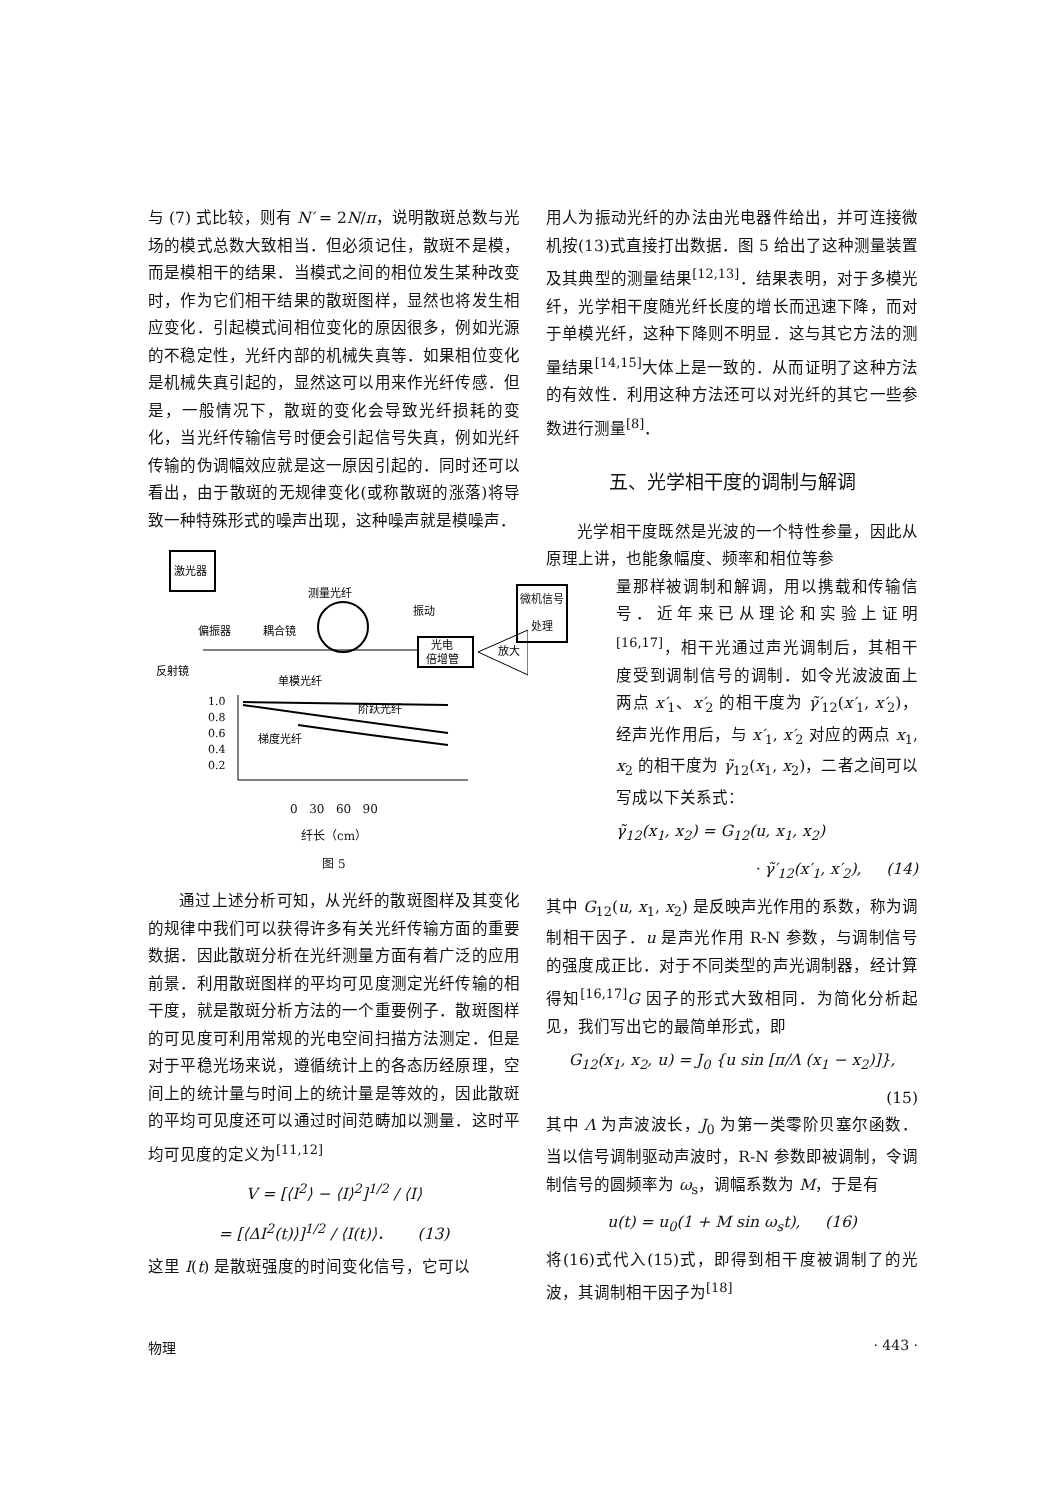与 (7) 式比较，则有 N′ = 2N/π，说明散斑总数与光场的模式总数大致相当．但必须记住，散斑不是模，而是模相干的结果．当模式之间的相位发生某种改变时，作为它们相干结果的散斑图样，显然也将发生相应变化．引起模式间相位变化的原因很多，例如光源的不稳定性，光纤内部的机械失真等．如果相位变化是机械失真引起的，显然这可以用来作光纤传感．但是，一般情况下，散斑的变化会导致光纤损耗的变化，当光纤传输信号时便会引起信号失真，例如光纤传输的伪调幅效应就是这一原因引起的．同时还可以看出，由于散斑的无规律变化(或称散斑的涨落)将导致一种特殊形式的噪声出现，这种噪声就是模噪声．
激光器
测量光纤
振动
偏振器
耦合镜
光电
倍增管
放大
反射镜
1.0
0.8
0.6
0.4
0.2
单模光纤
阶跃光纤
梯度光纤
0 30 60 90
纤长（cm）
图 5
通过上述分析可知，从光纤的散斑图样及其变化的规律中我们可以获得许多有关光纤传输方面的重要数据．因此散斑分析在光纤测量方面有着广泛的应用前景．利用散斑图样的平均可见度测定光纤传输的相干度，就是散斑分析方法的一个重要例子．散斑图样的可见度可利用常规的光电空间扫描方法测定．但是对于平稳光场来说，遵循统计上的各态历经原理，空间上的统计量与时间上的统计量是等效的，因此散斑的平均可见度还可以通过时间范畴加以测量．这时平均可见度的定义为<sup>[11,12]</sup>
V = [⟨I<sup>2</sup>⟩ − ⟨I⟩<sup>2</sup>]<sup>1/2</sup> / ⟨I⟩
= [⟨ΔI<sup>2</sup>(t)⟩]<sup>1/2</sup> / ⟨I(t)⟩． (13)
这里 I(t) 是散斑强度的时间变化信号，它可以
用人为振动光纤的办法由光电器件给出，并可连接微机按(13)式直接打出数据．图 5 给出了这种测量装置及其典型的测量结果<sup>[12,13]</sup>．结果表明，对于多模光纤，光学相干度随光纤长度的增长而迅速下降，而对于单模光纤，这种下降则不明显．这与其它方法的测量结果<sup>[14,15]</sup>大体上是一致的．从而证明了这种方法的有效性．利用这种方法还可以对光纤的其它一些参数进行测量<sup>[8]</sup>．
五、光学相干度的调制与解调
光学相干度既然是光波的一个特性参量，因此从原理上讲，也能象幅度、频率和相位等参
微机信号处理
量那样被调制和解调，用以携载和传输信号．近年来已从理论和实验上证明<sup>[16,17]</sup>，相干光通过声光调制后，其相干度受到调制信号的调制．如令光波波面上两点 x′<sub>1</sub>、x′<sub>2</sub> 的相干度为 γ̃′<sub>12</sub>(x′<sub>1</sub>, x′<sub>2</sub>)，经声光作用后，与 x′<sub>1</sub>, x′<sub>2</sub> 对应的两点 x<sub>1</sub>, x<sub>2</sub> 的相干度为 γ̃<sub>12</sub>(x<sub>1</sub>, x<sub>2</sub>)，二者之间可以写成以下关系式：
γ̃<sub>12</sub>(x<sub>1</sub>, x<sub>2</sub>) = G<sub>12</sub>(u, x<sub>1</sub>, x<sub>2</sub>)
· γ̃′<sub>12</sub>(x′<sub>1</sub>, x′<sub>2</sub>), (14)
其中 G<sub>12</sub>(u, x<sub>1</sub>, x<sub>2</sub>) 是反映声光作用的系数，称为调制相干因子．u 是声光作用 R-N 参数，与调制信号的强度成正比．对于不同类型的声光调制器，经计算得知<sup>[16,17]</sup>G 因子的形式大致相同．为简化分析起见，我们写出它的最简单形式，即
G<sub>12</sub>(x<sub>1</sub>, x<sub>2</sub>, u) = J<sub>0</sub> {u sin [π/Λ (x<sub>1</sub> − x<sub>2</sub>)]},
(15)
其中 Λ 为声波波长，J<sub>0</sub> 为第一类零阶贝塞尔函数．当以信号调制驱动声波时，R-N 参数即被调制，令调制信号的圆频率为 ω<sub>s</sub>，调幅系数为 M，于是有
u(t) = u<sub>0</sub>(1 + M sin ω<sub>s</sub>t), (16)
将(16)式代入(15)式，即得到相干度被调制了的光波，其调制相干因子为<sup>[18]</sup>
物理 · 443 ·